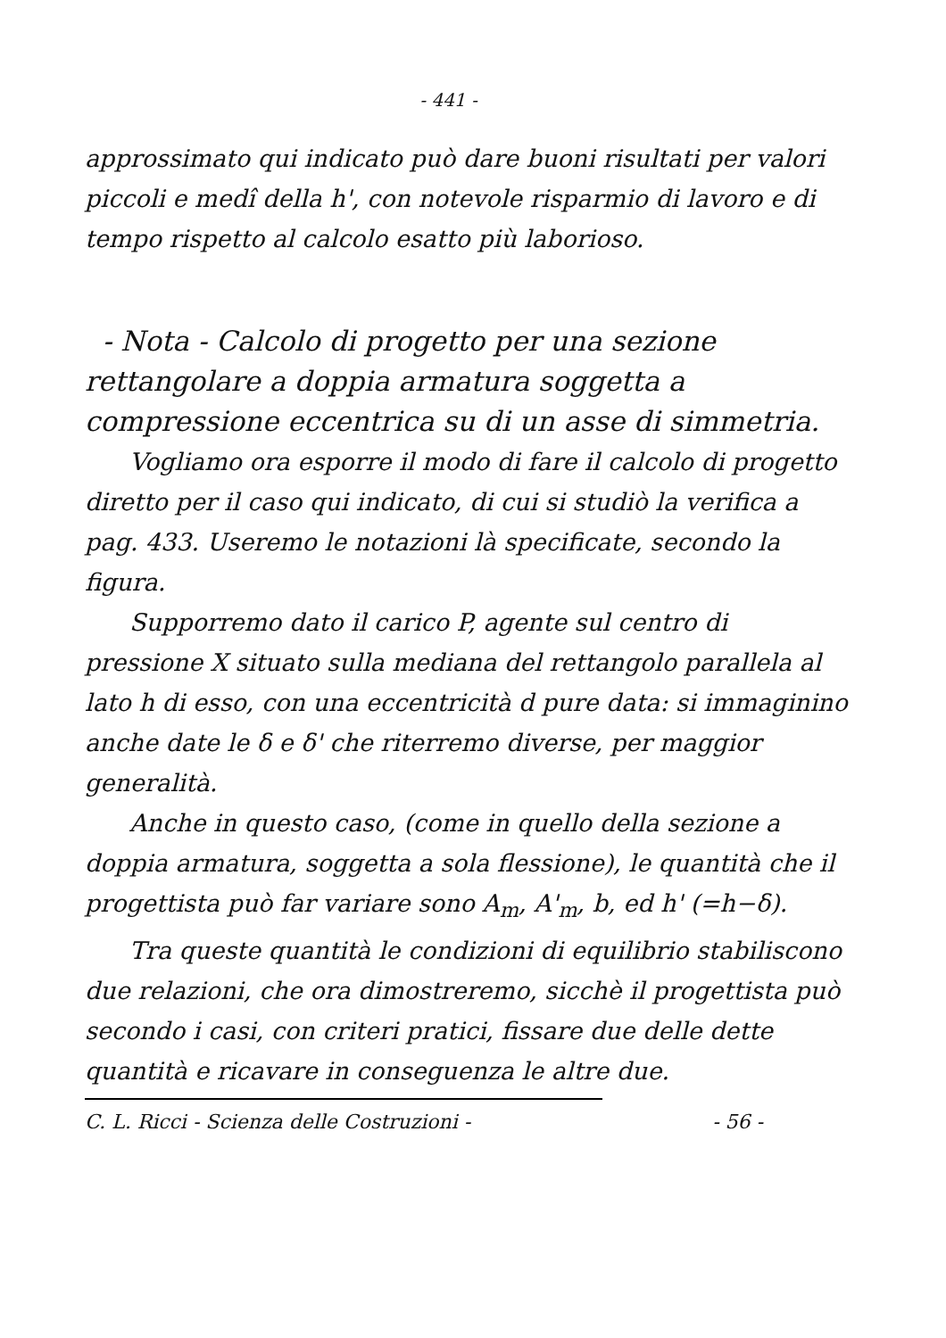- 441 -
approssimato qui indicato può dare buoni risultati per valori piccoli e medî della h', con notevole risparmio di lavoro e di tempo rispetto al calcolo esatto più laborioso.
- Nota - Calcolo di progetto per una sezione rettangolare a doppia armatura soggetta a compressione eccentrica su di un asse di simmetria.
Vogliamo ora esporre il modo di fare il calcolo di progetto diretto per il caso qui indicato, di cui si studiò la verifica a pag. 433. Useremo le notazioni là specificate, secondo la figura.
Supporremo dato il carico P, agente sul centro di pressione X situato sulla mediana del rettangolo parallela al lato h di esso, con una eccentricità d pure data: si immaginino anche date le δ e δ' che riterremo diverse, per maggior generalità.
Anche in questo caso, (come in quello della sezione a doppia armatura, soggetta a sola flessione), le quantità che il progettista può far variare sono A<sub>m</sub>, A'<sub>m</sub>, b, ed h' (=h−δ).
Tra queste quantità le condizioni di equilibrio stabiliscono due relazioni, che ora dimostreremo, sicchè il progettista può secondo i casi, con criteri pratici, fissare due delle dette quantità e ricavare in conseguenza le altre due.
C. L. Ricci - Scienza delle Costruzioni - - 56 -